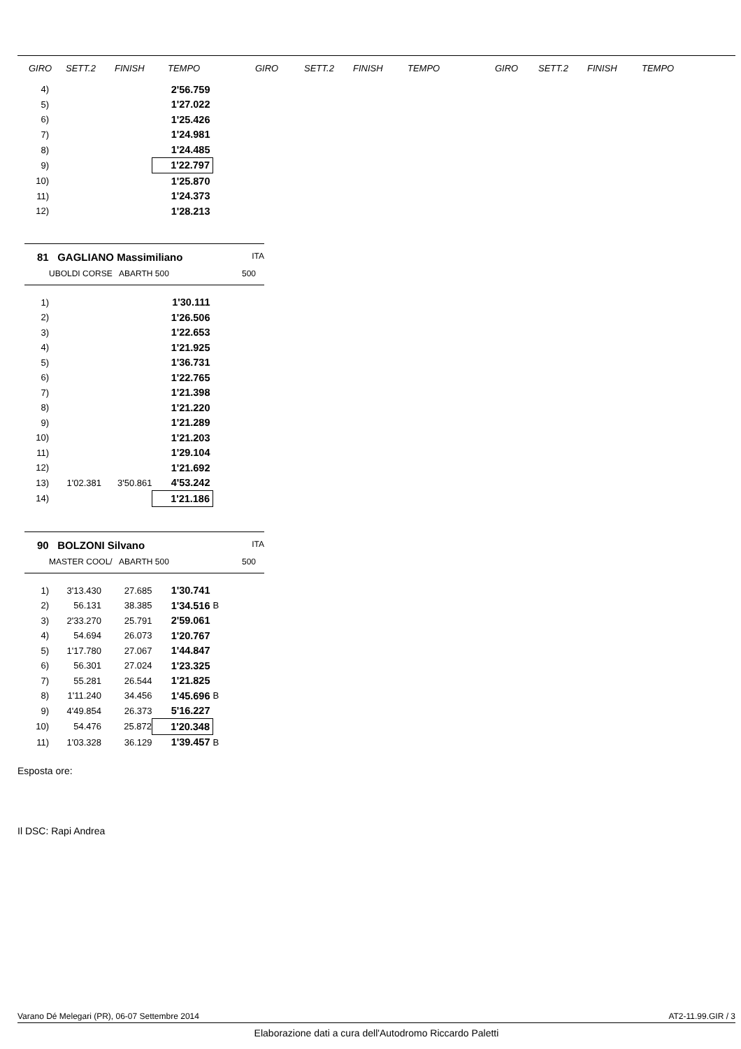GIRO SETT.2 FINISH TEMPO GIRO SETT.2 FINISH TEMPO GIRO SETT.2 FINISH TEMPO
| 4) | | | 2'56.759 |
| 5) | | | 1'27.022 |
| 6) | | | 1'25.426 |
| 7) | | | 1'24.981 |
| 8) | | | 1'24.485 |
| 9) | | | 1'22.797 |
| 10) | | | 1'25.870 |
| 11) | | | 1'24.373 |
| 12) | | | 1'28.213 |
81 GAGLIANO Massimiliano ITA
UBOLDI CORSE ABARTH 500 500
| 1) | | | 1'30.111 |
| 2) | | | 1'26.506 |
| 3) | | | 1'22.653 |
| 4) | | | 1'21.925 |
| 5) | | | 1'36.731 |
| 6) | | | 1'22.765 |
| 7) | | | 1'21.398 |
| 8) | | | 1'21.220 |
| 9) | | | 1'21.289 |
| 10) | | | 1'21.203 |
| 11) | | | 1'29.104 |
| 12) | | | 1'21.692 |
| 13) | 1'02.381 | 3'50.861 | 4'53.242 |
| 14) | | | 1'21.186 |
90 BOLZONI Silvano ITA
MASTER COOL/ ABARTH 500 500
| 1) | 3'13.430 | 27.685 | 1'30.741 | |
| 2) | 56.131 | 38.385 | 1'34.516 | B |
| 3) | 2'33.270 | 25.791 | 2'59.061 | |
| 4) | 54.694 | 26.073 | 1'20.767 | |
| 5) | 1'17.780 | 27.067 | 1'44.847 | |
| 6) | 56.301 | 27.024 | 1'23.325 | |
| 7) | 55.281 | 26.544 | 1'21.825 | |
| 8) | 1'11.240 | 34.456 | 1'45.696 | B |
| 9) | 4'49.854 | 26.373 | 5'16.227 | |
| 10) | 54.476 | 25.872 | 1'20.348 | |
| 11) | 1'03.328 | 36.129 | 1'39.457 | B |
Esposta ore:
Il DSC: Rapi Andrea
Varano Dé Melegari (PR), 06-07 Settembre 2014 AT2-11.99.GIR / 3
Elaborazione dati a cura dell'Autodromo Riccardo Paletti